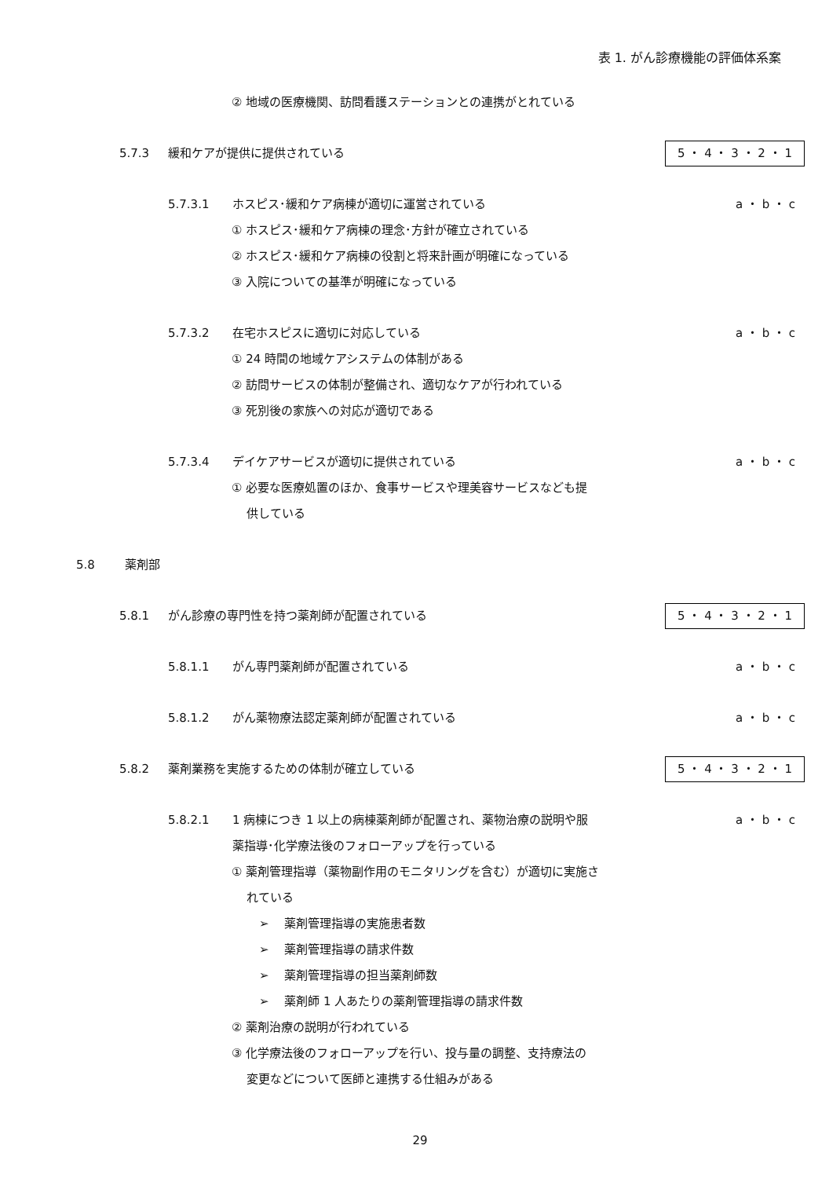表 1. がん診療機能の評価体系案
② 地域の医療機関、訪問看護ステーションとの連携がとれている
5.7.3 緩和ケアが提供に提供されている 5 ・ 4 ・ 3 ・ 2 ・ 1
5.7.3.1 ホスピス･緩和ケア病棟が適切に運営されている a ・ b ・ c
① ホスピス･緩和ケア病棟の理念･方針が確立されている
② ホスピス･緩和ケア病棟の役割と将来計画が明確になっている
③ 入院についての基準が明確になっている
5.7.3.2 在宅ホスピスに適切に対応している a ・ b ・ c
① 24 時間の地域ケアシステムの体制がある
② 訪問サービスの体制が整備され、適切なケアが行われている
③ 死別後の家族への対応が適切である
5.7.3.4 デイケアサービスが適切に提供されている a ・ b ・ c
① 必要な医療処置のほか、食事サービスや理美容サービスなども提
供している
5.8 薬剤部
5.8.1 がん診療の専門性を持つ薬剤師が配置されている 5 ・ 4 ・ 3 ・ 2 ・ 1
5.8.1.1 がん専門薬剤師が配置されている a ・ b ・ c
5.8.1.2 がん薬物療法認定薬剤師が配置されている a ・ b ・ c
5.8.2 薬剤業務を実施するための体制が確立している 5 ・ 4 ・ 3 ・ 2 ・ 1
5.8.2.1 1 病棟につき 1 以上の病棟薬剤師が配置され、薬物治療の説明や服
薬指導･化学療法後のフォローアップを行っている a ・ b ・ c
① 薬剤管理指導（薬物副作用のモニタリングを含む）が適切に実施さ
れている
➢ 　薬剤管理指導の実施患者数
➢ 　薬剤管理指導の請求件数
➢ 　薬剤管理指導の担当薬剤師数
➢ 　薬剤師 1 人あたりの薬剤管理指導の請求件数
② 薬剤治療の説明が行われている
③ 化学療法後のフォローアップを行い、投与量の調整、支持療法の
変更などについて医師と連携する仕組みがある
29